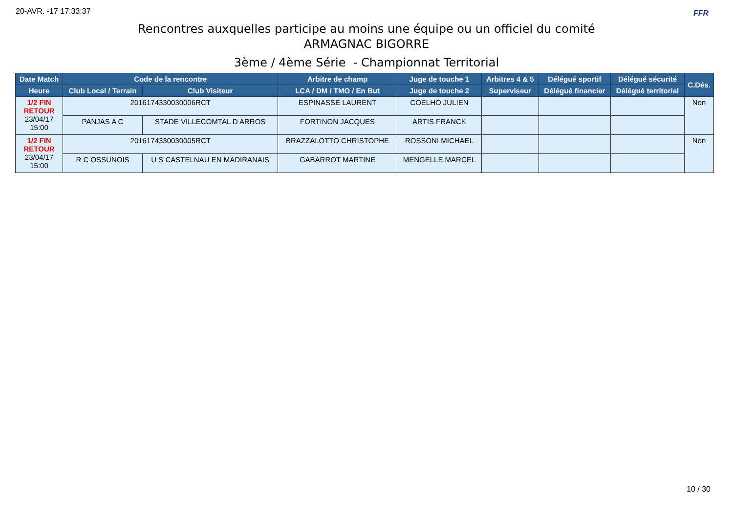20-AVR. -17 17:33:37 FFR
Rencontres auxquelles participe au moins une équipe ou un officiel du comité
ARMAGNAC BIGORRE
3ème / 4ème Série - Championnat Territorial
| Date Match | Code de la rencontre | | Arbitre de champ | Juge de touche 1 | Arbitres 4 & 5 | Délégué sportif | Délégué sécurité | C.Dés. |
| --- | --- | --- | --- | --- | --- | --- | --- | --- |
| Heure | Club Local / Terrain | Club Visiteur | LCA / DM / TMO / En But | Juge de touche 2 | Superviseur | Délégué financier | Délégué territorial | |
| 1/2 FIN RETOUR 23/04/17 15:00 | 2016174330030006RCT | | ESPINASSE LAURENT | COELHO JULIEN | | | | Non |
| | PANJAS A C | STADE VILLECOMTAL D ARROS | FORTINON JACQUES | ARTIS FRANCK | | | | |
| 1/2 FIN RETOUR 23/04/17 15:00 | 2016174330030005RCT | | BRAZZALOTTO CHRISTOPHE | ROSSONI MICHAEL | | | | Non |
| | R C OSSUNOIS | U S CASTELNAU EN MADIRANAIS | GABARROT MARTINE | MENGELLE MARCEL | | | | |
10 / 30